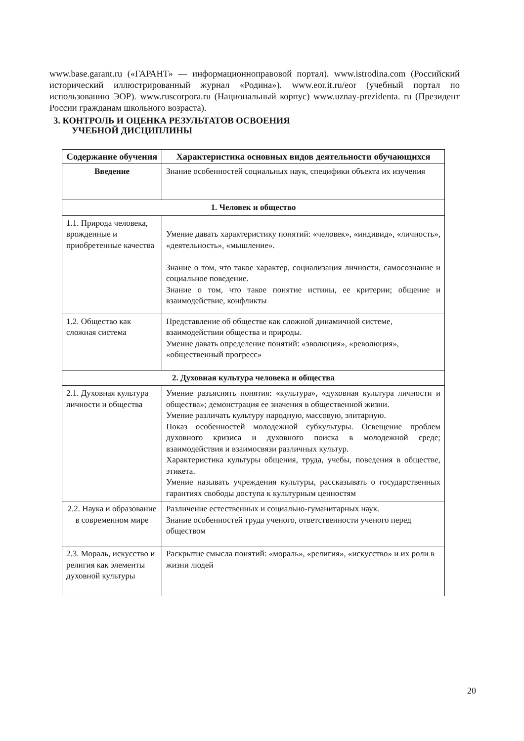www.base.garant.ru («ГАРАНТ» — информационноправовой портал). www.istrodina.com (Российский исторический иллюстрированный журнал «Родина»). www.eor.it.ru/eor (учебный портал по использованию ЭОР). www.ruscorpora.ru (Национальный корпус) www.uznay-prezidenta. ru (Президент России гражданам школьного возраста).
3. КОНТРОЛЬ И ОЦЕНКА РЕЗУЛЬТАТОВ ОСВОЕНИЯ
УЧЕБНОЙ ДИСЦИПЛИНЫ
| Содержание обучения | Характеристика основных видов деятельности обучающихся |
| --- | --- |
| Введение | Знание особенностей социальных наук, специфики объекта их изучения |
| 1. Человек и общество | |
| 1.1. Природа человека, врожденные и приобретенные качества | Умение давать характеристику понятий: «человек», «индивид», «личность», «деятельность», «мышление». Знание о том, что такое характер, социализация личности, самосознание и социальное поведение. Знание о том, что такое понятие истины, ее критерии; общение и взаимодействие, конфликты |
| 1.2. Общество как сложная система | Представление об обществе как сложной динамичной системе, взаимодействии общества и природы. Умение давать определение понятий: «эволюция», «революция», «общественный прогресс» |
| 2. Духовная культура человека и общества | |
| 2.1. Духовная культура личности и общества | Умение разъяснять понятия: «культура», «духовная культура личности и общества»; демонстрация ее значения в общественной жизни. Умение различать культуру народную, массовую, элитарную. Показ особенностей молодежной субкультуры. Освещение проблем духовного кризиса и духовного поиска в молодежной среде; взаимодействия и взаимосвязи различных культур. Характеристика культуры общения, труда, учебы, поведения в обществе, этикета. Умение называть учреждения культуры, рассказывать о государственных гарантиях свободы доступа к культурным ценностям |
| 2.2. Наука и образование в современном мире | Различение естественных и социально-гуманитарных наук. Знание особенностей труда ученого, ответственности ученого перед обществом |
| 2.3. Мораль, искусство и религия как элементы духовной культуры | Раскрытие смысла понятий: «мораль», «религия», «искусство» и их роли в жизни людей |
20